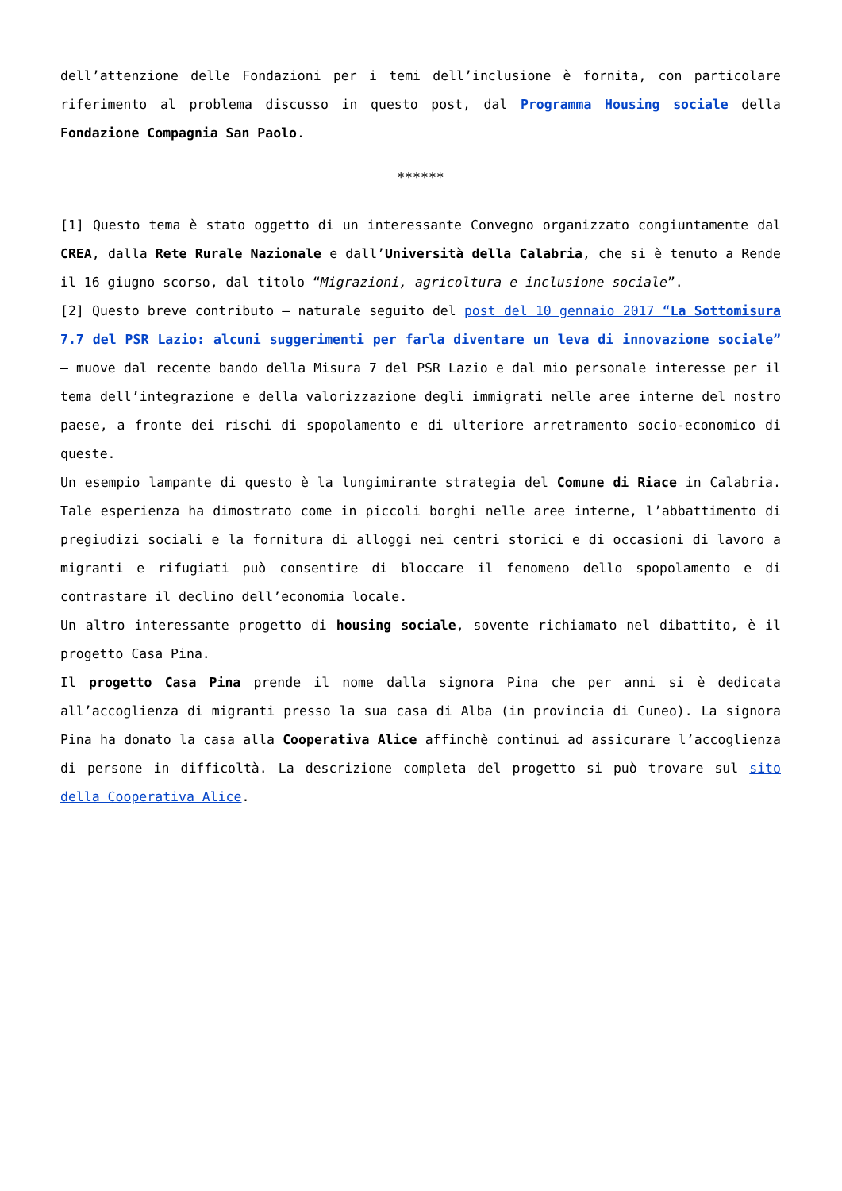dell’attenzione delle Fondazioni per i temi dell’inclusione è fornita, con particolare riferimento al problema discusso in questo post, dal Programma Housing sociale della Fondazione Compagnia San Paolo.
******
[1] Questo tema è stato oggetto di un interessante Convegno organizzato congiuntamente dal CREA, dalla Rete Rurale Nazionale e dall’Università della Calabria, che si è tenuto a Rende il 16 giugno scorso, dal titolo “Migrazioni, agricoltura e inclusione sociale”.
[2] Questo breve contributo – naturale seguito del post del 10 gennaio 2017 “La Sottomisura 7.7 del PSR Lazio: alcuni suggerimenti per farla diventare un leva di innovazione sociale” – muove dal recente bando della Misura 7 del PSR Lazio e dal mio personale interesse per il tema dell’integrazione e della valorizzazione degli immigrati nelle aree interne del nostro paese, a fronte dei rischi di spopolamento e di ulteriore arretramento socio-economico di queste.
Un esempio lampante di questo è la lungimirante strategia del Comune di Riace in Calabria. Tale esperienza ha dimostrato come in piccoli borghi nelle aree interne, l’abbattimento di pregiudizi sociali e la fornitura di alloggi nei centri storici e di occasioni di lavoro a migranti e rifugiati può consentire di bloccare il fenomeno dello spopolamento e di contrastare il declino dell’economia locale.
Un altro interessante progetto di housing sociale, sovente richiamato nel dibattito, è il progetto Casa Pina.
Il progetto Casa Pina prende il nome dalla signora Pina che per anni si è dedicata all’accoglienza di migranti presso la sua casa di Alba (in provincia di Cuneo). La signora Pina ha donato la casa alla Cooperativa Alice affinchè continui ad assicurare l’accoglienza di persone in difficoltà. La descrizione completa del progetto si può trovare sul sito della Cooperativa Alice.